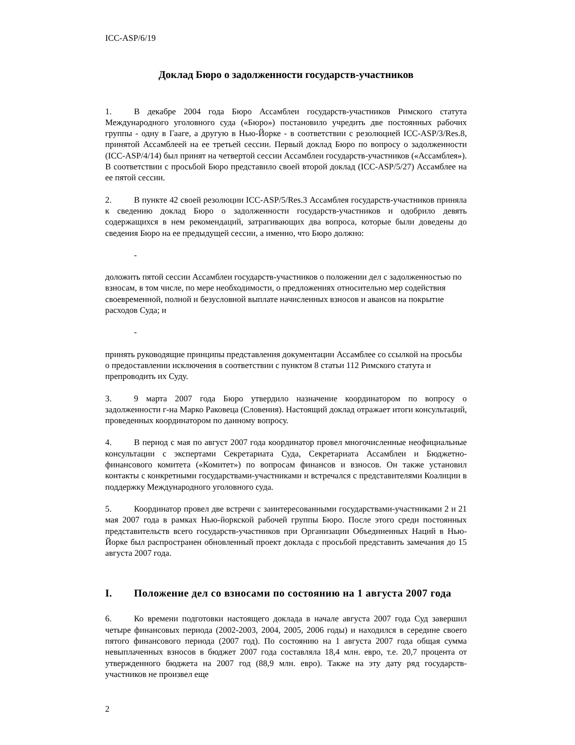ICC-ASP/6/19
Доклад Бюро о задолженности государств-участников
1. В декабре 2004 года Бюро Ассамблеи государств-участников Римского статута Международного уголовного суда («Бюро») постановило учредить две постоянных рабочих группы - одну в Гааге, а другую в Нью-Йорке - в соответствии с резолюцией ICC-ASP/3/Res.8, принятой Ассамблеей на ее третьей сессии. Первый доклад Бюро по вопросу о задолженности (ICC-ASP/4/14) был принят на четвертой сессии Ассамблеи государств-участников («Ассамблея»). В соответствии с просьбой Бюро представило своей второй доклад (ICC-ASP/5/27) Ассамблее на ее пятой сессии.
2. В пункте 42 своей резолюции ICC-ASP/5/Res.3 Ассамблея государств-участников приняла к сведению доклад Бюро о задолженности государств-участников и одобрило девять содержащихся в нем рекомендаций, затрагивающих два вопроса, которые были доведены до сведения Бюро на ее предыдущей сессии, а именно, что Бюро должно:
- доложить пятой сессии Ассамблеи государств-участников о положении дел с задолженностью по взносам, в том числе, по мере необходимости, о предложениях относительно мер содействия своевременной, полной и безусловной выплате начисленных взносов и авансов на покрытие расходов Суда; и
- принять руководящие принципы представления документации Ассамблее со ссылкой на просьбы о предоставлении исключения в соответствии с пунктом 8 статьи 112 Римского статута и препроводить их Суду.
3. 9 марта 2007 года Бюро утвердило назначение координатором по вопросу о задолженности г-на Марко Раковеца (Словения). Настоящий доклад отражает итоги консультаций, проведенных координатором по данному вопросу.
4. В период с мая по август 2007 года координатор провел многочисленные неофициальные консультации с экспертами Секретариата Суда, Секретариата Ассамблеи и Бюджетно-финансового комитета («Комитет») по вопросам финансов и взносов. Он также установил контакты с конкретными государствами-участниками и встречался с представителями Коалиции в поддержку Международного уголовного суда.
5. Координатор провел две встречи с заинтересованными государствами-участниками 2 и 21 мая 2007 года в рамках Нью-йоркской рабочей группы Бюро. После этого среди постоянных представительств всего государств-участников при Организации Объединенных Наций в Нью-Йорке был распространен обновленный проект доклада с просьбой представить замечания до 15 августа 2007 года.
I. Положение дел со взносами по состоянию на 1 августа 2007 года
6. Ко времени подготовки настоящего доклада в начале августа 2007 года Суд завершил четыре финансовых периода (2002-2003, 2004, 2005, 2006 годы) и находился в середине своего пятого финансового периода (2007 год). По состоянию на 1 августа 2007 года общая сумма невыплаченных взносов в бюджет 2007 года составляла 18,4 млн. евро, т.е. 20,7 процента от утвержденного бюджета на 2007 год (88,9 млн. евро). Также на эту дату ряд государств-участников не произвел еще
2